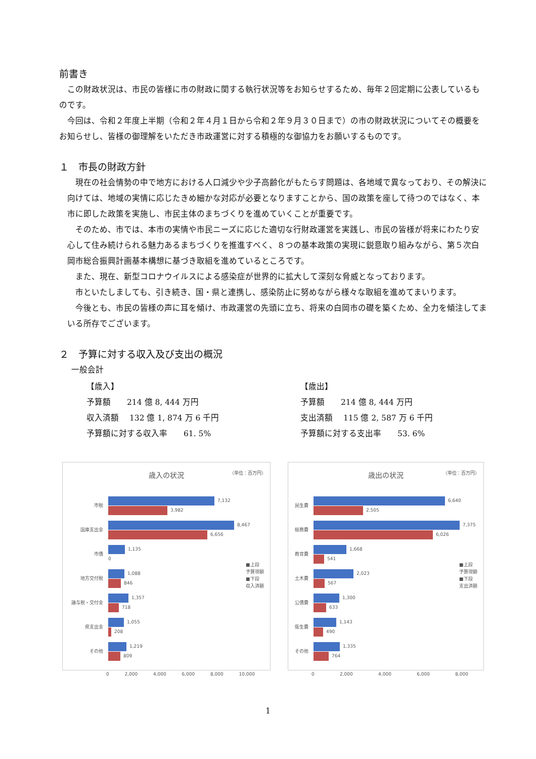前書き
　この財政状況は、市民の皆様に市の財政に関する執行状況等をお知らせするため、毎年２回定期に公表しているものです。
　今回は、令和２年度上半期（令和２年４月１日から令和２年９月３０日まで）の市の財政状況についてその概要をお知らせし、皆様の御理解をいただき市政運営に対する積極的な御協力をお願いするものです。
１　市長の財政方針
　現在の社会情勢の中で地方における人口減少や少子高齢化がもたらす問題は、各地域で異なっており、その解決に向けては、地域の実情に応じたきめ細かな対応が必要となりますことから、国の政策を座して待つのではなく、本市に即した政策を実施し、市民主体のまちづくりを進めていくことが重要です。
　そのため、市では、本市の実情や市民ニーズに応じた適切な行財政運営を実践し、市民の皆様が将来にわたり安心して住み続けられる魅力あるまちづくりを推進すべく、８つの基本政策の実現に鋭意取り組みながら、第５次白岡市総合振興計画基本構想に基づき取組を進めているところです。
　また、現在、新型コロナウイルスによる感染症が世界的に拡大して深刻な脅威となっております。
　市といたしましても、引き続き、国・県と連携し、感染防止に努めながら様々な取組を進めてまいります。
　今後とも、市民の皆様の声に耳を傾け、市政運営の先頭に立ち、将来の白岡市の礎を築くため、全力を傾注してまいる所存でございます。
２　予算に対する収入及び支出の概況
一般会計
【歳入】
予算額　　214 億 8, 444 万円
収入済額　 132 億 1, 874 万 6 千円
予算額に対する収入率　　61. 5%
【歳出】
予算額　　214 億 8, 444 万円
支出済額　 115 億 2, 587 万 6 千円
予算額に対する支出率　　53. 6%
（単位：百万円）
歳入の状況
市税
7,132
3,982
国庫支出金
8,467
6,656
市債
1,135
0
地方交付税
1,088
846
譲与税・交付金
1,357
718
県支出金
1,055
208
その他
1,219
809
0 2,000 4,000 6,000 8,000 10,000
■上段
予算現額
■下段
収入済額
（単位：百万円）
歳出の状況
民生費
6,640
2,505
総務費
7,375
6,026
教育費
1,668
541
土木費
2,023
567
公債費
1,300
633
衛生費
1,143
490
その他
1,335
764
0 2,000 4,000 6,000 8,000
■上段
予算現額
■下段
支出済額
1